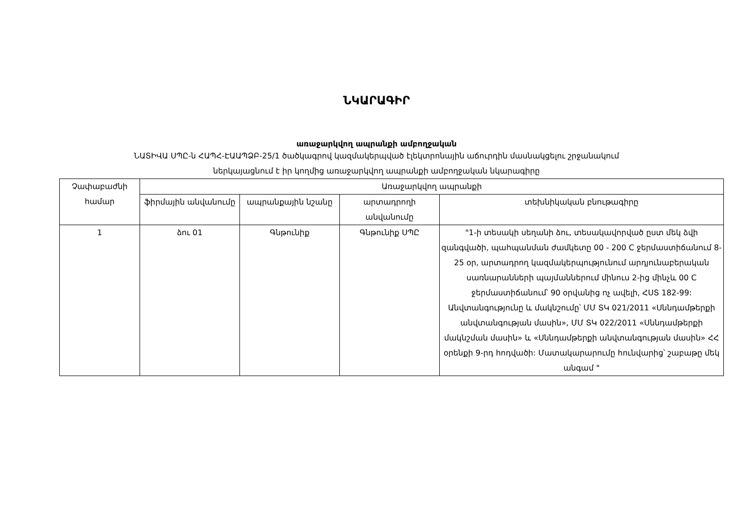ՆԿԱՐԱԳԻՐ
առաջարկվող ապրանքի ամբողջական
ՆԱՏԻՎԱ ՍՊԸ-ն ՀԱՊՀ-ԷԱԱՊՁԲ-25/1 ծածկագրով կազմակերպված էլեկտրոնային աճուրդին մասնակցելու շրջանակում
ներկայացնում է իր կողմից առաջարկվող ապրանքի ամբողջական նկարագիրը
| Չափաբաժնի համար | Առաջարկվող ապրանքի | | | |
| --- | --- | --- | --- | --- |
| | ֆիրմային անվանումը | ապրանքային նշանը | արտադրողի անվանումը | տեխնիկական բնութագիրը |
| 1 | ձու 01 | Գնթունիք | Գնթունիք ՍՊԸ | "1-ի տեսակի սեղանի ձու, տեսակավորված ըստ մեկ ձվի զանգվածի, պահպանման ժամկետը 00 - 200 C ջերմաստիճանում 8-25 օր, արտադրող կազմակերպությունում արդյունաբերական սառնարանների պայմաններում մինուս 2-ից մինչև 00 C ջերմաստիճանում՝ 90 օրվանից ոչ ավելի, ՀՍՏ 182-99: Անվտանգությունը և մակնշումը՝ ՄՄ ՏԿ 021/2011 «Սննդամթերքի անվտանգության մասին», ՄՄ ՏԿ 022/2011 «Սննդամթերքի մակնշման մասին» և «Սննդամթերքի անվտանգության մասին» ՀՀ օրենքի 9-րդ հոդվածի: Մատակարարումը հունվարից՝ շաբաթը մեկ անգամ " |